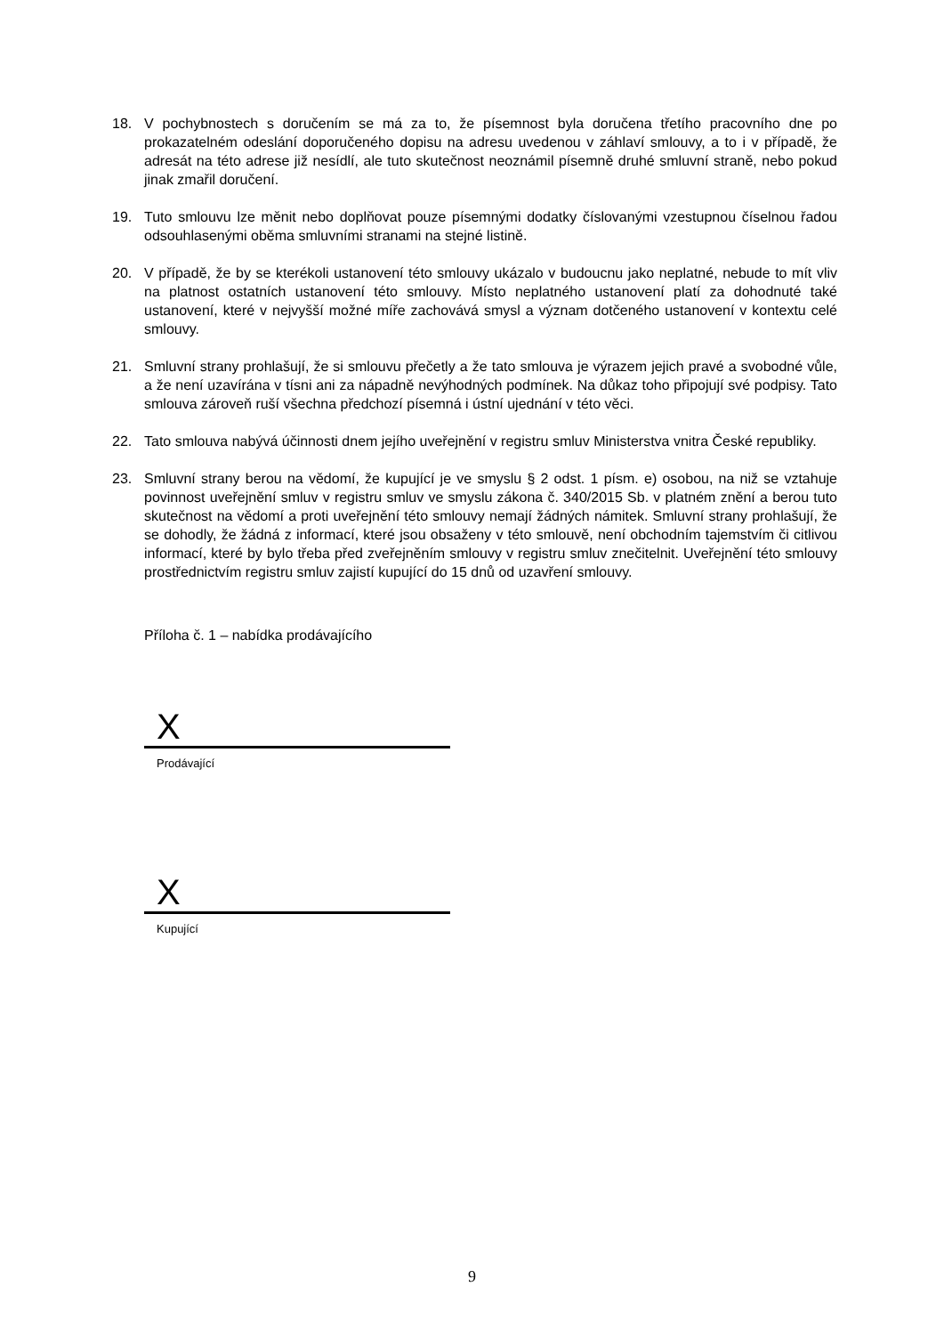18. V pochybnostech s doručením se má za to, že písemnost byla doručena třetího pracovního dne po prokazatelném odeslání doporučeného dopisu na adresu uvedenou v záhlaví smlouvy, a to i v případě, že adresát na této adrese již nesídlí, ale tuto skutečnost neoznámil písemně druhé smluvní straně, nebo pokud jinak zmařil doručení.
19. Tuto smlouvu lze měnit nebo doplňovat pouze písemnými dodatky číslovanými vzestupnou číselnou řadou odsouhlasenými oběma smluvními stranami na stejné listině.
20. V případě, že by se kterékoli ustanovení této smlouvy ukázalo v budoucnu jako neplatné, nebude to mít vliv na platnost ostatních ustanovení této smlouvy. Místo neplatného ustanovení platí za dohodnuté také ustanovení, které v nejvyšší možné míře zachovává smysl a význam dotčeného ustanovení v kontextu celé smlouvy.
21. Smluvní strany prohlašují, že si smlouvu přečetly a že tato smlouva je výrazem jejich pravé a svobodné vůle, a že není uzavírána v tísni ani za nápadně nevýhodných podmínek. Na důkaz toho připojují své podpisy. Tato smlouva zároveň ruší všechna předchozí písemná i ústní ujednání v této věci.
22. Tato smlouva nabývá účinnosti dnem jejího uveřejnění v registru smluv Ministerstva vnitra České republiky.
23. Smluvní strany berou na vědomí, že kupující je ve smyslu § 2 odst. 1 písm. e) osobou, na niž se vztahuje povinnost uveřejnění smluv v registru smluv ve smyslu zákona č. 340/2015 Sb. v platném znění a berou tuto skutečnost na vědomí a proti uveřejnění této smlouvy nemají žádných námitek. Smluvní strany prohlašují, že se dohodly, že žádná z informací, které jsou obsaženy v této smlouvě, není obchodním tajemstvím či citlivou informací, které by bylo třeba před zveřejněním smlouvy v registru smluv znečitelnit. Uveřejnění této smlouvy prostřednictvím registru smluv zajistí kupující do 15 dnů od uzavření smlouvy.
Příloha č. 1 – nabídka prodávajícího
X
Prodávající
X
Kupující
9